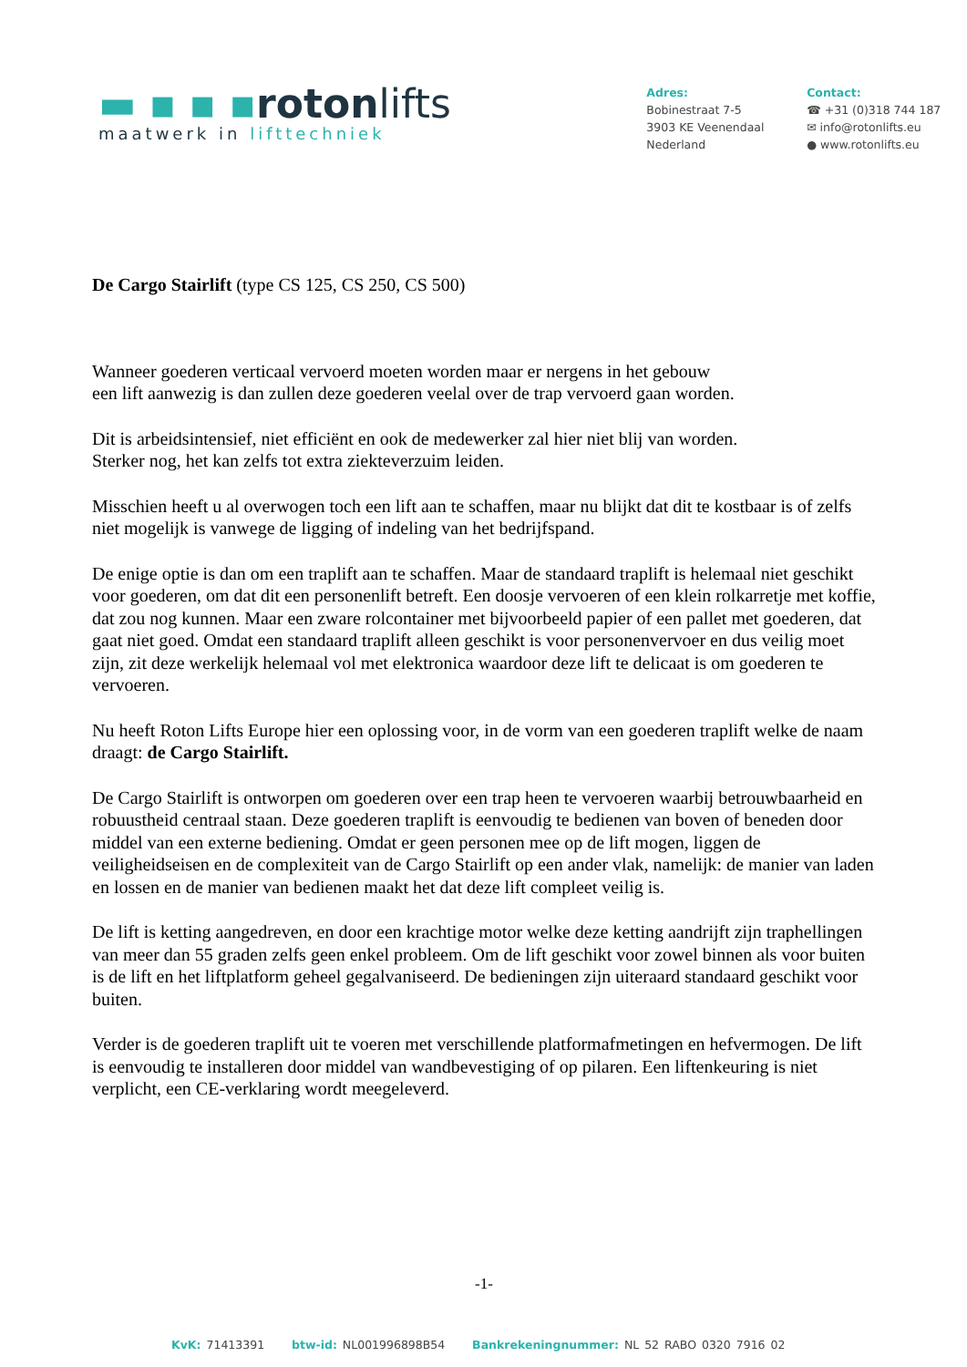▬ ▪ ▪ ▪rotonlifts
maatwerk in lifttechniek
Adres:
Bobinestraat 7-5
3903 KE Veenendaal
Nederland
Contact:
☎ +31 (0)318 744 187
✉ info@rotonlifts.eu
● www.rotonlifts.eu
De Cargo Stairlift (type CS 125, CS 250, CS 500)
Wanneer goederen verticaal vervoerd moeten worden maar er nergens in het gebouw
een lift aanwezig is dan zullen deze goederen veelal over de trap vervoerd gaan worden.
Dit is arbeidsintensief, niet efficiënt en ook de medewerker zal hier niet blij van worden.
Sterker nog, het kan zelfs tot extra ziekteverzuim leiden.
Misschien heeft u al overwogen toch een lift aan te schaffen, maar nu blijkt dat dit te kostbaar is of zelfs niet mogelijk is vanwege de ligging of indeling van het bedrijfspand.
De enige optie is dan om een traplift aan te schaffen. Maar de standaard traplift is helemaal niet geschikt voor goederen, om dat dit een personenlift betreft. Een doosje vervoeren of een klein rolkarretje met koffie, dat zou nog kunnen. Maar een zware rolcontainer met bijvoorbeeld papier of een pallet met goederen, dat gaat niet goed. Omdat een standaard traplift alleen geschikt is voor personenvervoer en dus veilig moet zijn, zit deze werkelijk helemaal vol met elektronica waardoor deze lift te delicaat is om goederen te vervoeren.
Nu heeft Roton Lifts Europe hier een oplossing voor, in de vorm van een goederen traplift welke de naam draagt: de Cargo Stairlift.
De Cargo Stairlift is ontworpen om goederen over een trap heen te vervoeren waarbij betrouwbaarheid en robuustheid centraal staan. Deze goederen traplift is eenvoudig te bedienen van boven of beneden door middel van een externe bediening. Omdat er geen personen mee op de lift mogen, liggen de veiligheidseisen en de complexiteit van de Cargo Stairlift op een ander vlak, namelijk: de manier van laden en lossen en de manier van bedienen maakt het dat deze lift compleet veilig is.
De lift is ketting aangedreven, en door een krachtige motor welke deze ketting aandrijft zijn traphellingen van meer dan 55 graden zelfs geen enkel probleem. Om de lift geschikt voor zowel binnen als voor buiten is de lift en het liftplatform geheel gegalvaniseerd. De bedieningen zijn uiteraard standaard geschikt voor buiten.
Verder is de goederen traplift uit te voeren met verschillende platformafmetingen en hefvermogen. De lift is eenvoudig te installeren door middel van wandbevestiging of op pilaren. Een liftenkeuring is niet verplicht, een CE-verklaring wordt meegeleverd.
-1-
KvK: 71413391 btw-id: NL001996898B54 Bankrekeningnummer: NL 52 RABO 0320 7916 02